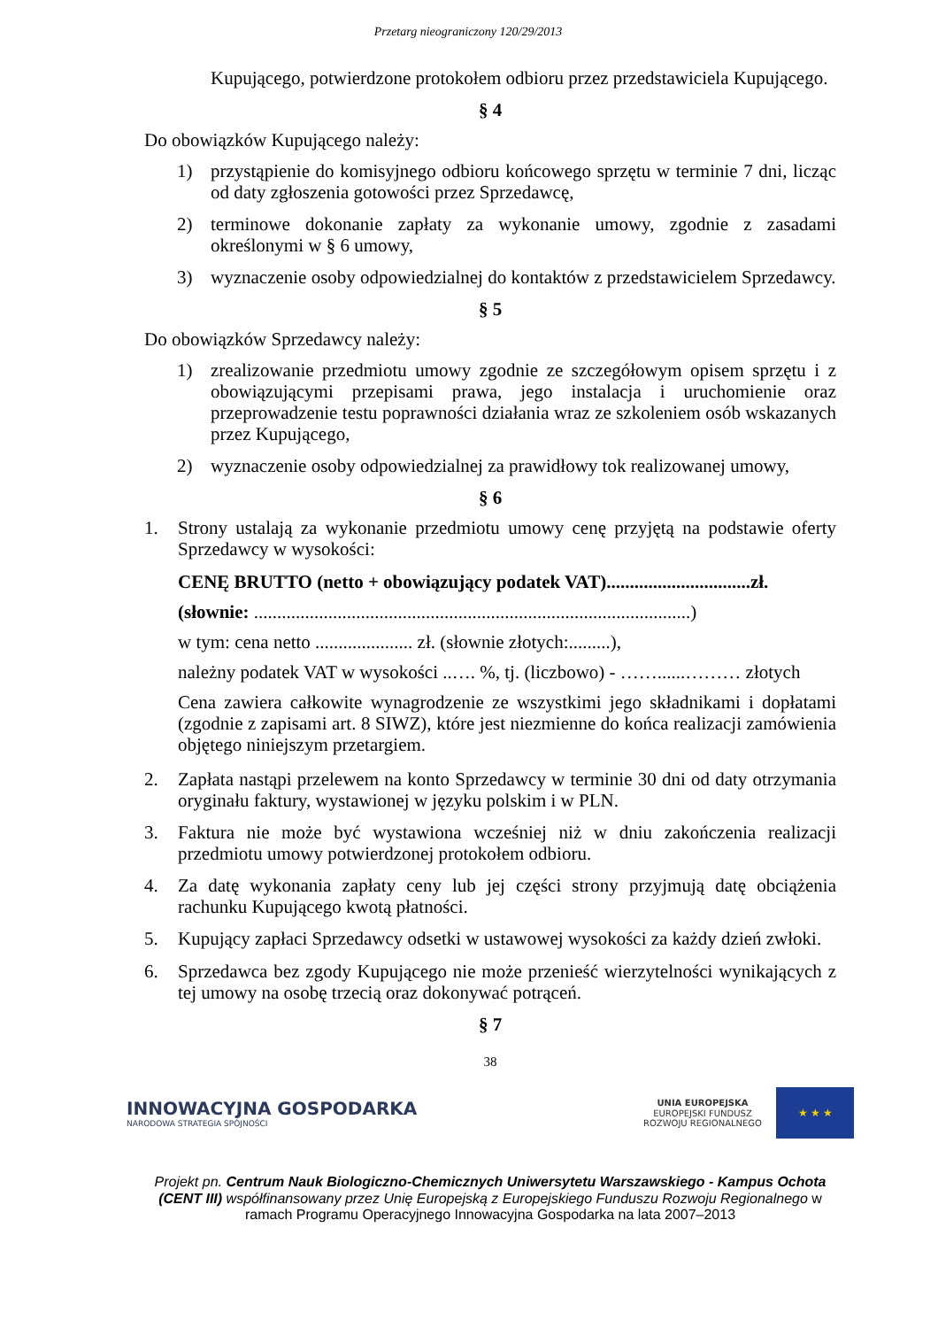Przetarg nieograniczony 120/29/2013
Kupującego, potwierdzone protokołem odbioru przez przedstawiciela Kupującego.
§ 4
Do obowiązków Kupującego należy:
1) przystąpienie do komisyjnego odbioru końcowego sprzętu w terminie 7 dni, licząc od daty zgłoszenia gotowości przez Sprzedawcę,
2) terminowe dokonanie zapłaty za wykonanie umowy, zgodnie z zasadami określonymi w § 6 umowy,
3) wyznaczenie osoby odpowiedzialnej do kontaktów z przedstawicielem Sprzedawcy.
§ 5
Do obowiązków Sprzedawcy należy:
1) zrealizowanie przedmiotu umowy zgodnie ze szczegółowym opisem sprzętu i z obowiązującymi przepisami prawa, jego instalacja i uruchomienie oraz przeprowadzenie testu poprawności działania wraz ze szkoleniem osób wskazanych przez Kupującego,
2) wyznaczenie osoby odpowiedzialnej za prawidłowy tok realizowanej umowy,
§ 6
1. Strony ustalają za wykonanie przedmiotu umowy cenę przyjętą na podstawie oferty Sprzedawcy w wysokości:
CENĘ BRUTTO (netto + obowiązujący podatek VAT)...............................zł.
(słownie: ..............................................................................................)
w tym: cena netto ..................... zł. (słownie złotych:.........),
należny podatek VAT w wysokości ..…. %, tj. (liczbowo) - ……......……… złotych
Cena zawiera całkowite wynagrodzenie ze wszystkimi jego składnikami i dopłatami (zgodnie z zapisami art. 8 SIWZ), które jest niezmienne do końca realizacji zamówienia objętego niniejszym przetargiem.
2. Zapłata nastąpi przelewem na konto Sprzedawcy w terminie 30 dni od daty otrzymania oryginału faktury, wystawionej w języku polskim i w PLN.
3. Faktura nie może być wystawiona wcześniej niż w dniu zakończenia realizacji przedmiotu umowy potwierdzonej protokołem odbioru.
4. Za datę wykonania zapłaty ceny lub jej części strony przyjmują datę obciążenia rachunku Kupującego kwotą płatności.
5. Kupujący zapłaci Sprzedawcy odsetki w ustawowej wysokości za każdy dzień zwłoki.
6. Sprzedawca bez zgody Kupującego nie może przenieść wierzytelności wynikających z tej umowy na osobę trzecią oraz dokonywać potrąceń.
§ 7
38
INNOWACYJNA GOSPODARKA
NARODOWA STRATEGIA SPÓJNOŚCI
UNIA EUROPEJSKA
EUROPEJSKI FUNDUSZ
ROZWOJU REGIONALNEGO
★ ★ ★
Projekt pn. Centrum Nauk Biologiczno-Chemicznych Uniwersytetu Warszawskiego - Kampus Ochota (CENT III) współfinansowany przez Unię Europejską z Europejskiego Funduszu Rozwoju Regionalnego w ramach Programu Operacyjnego Innowacyjna Gospodarka na lata 2007–2013